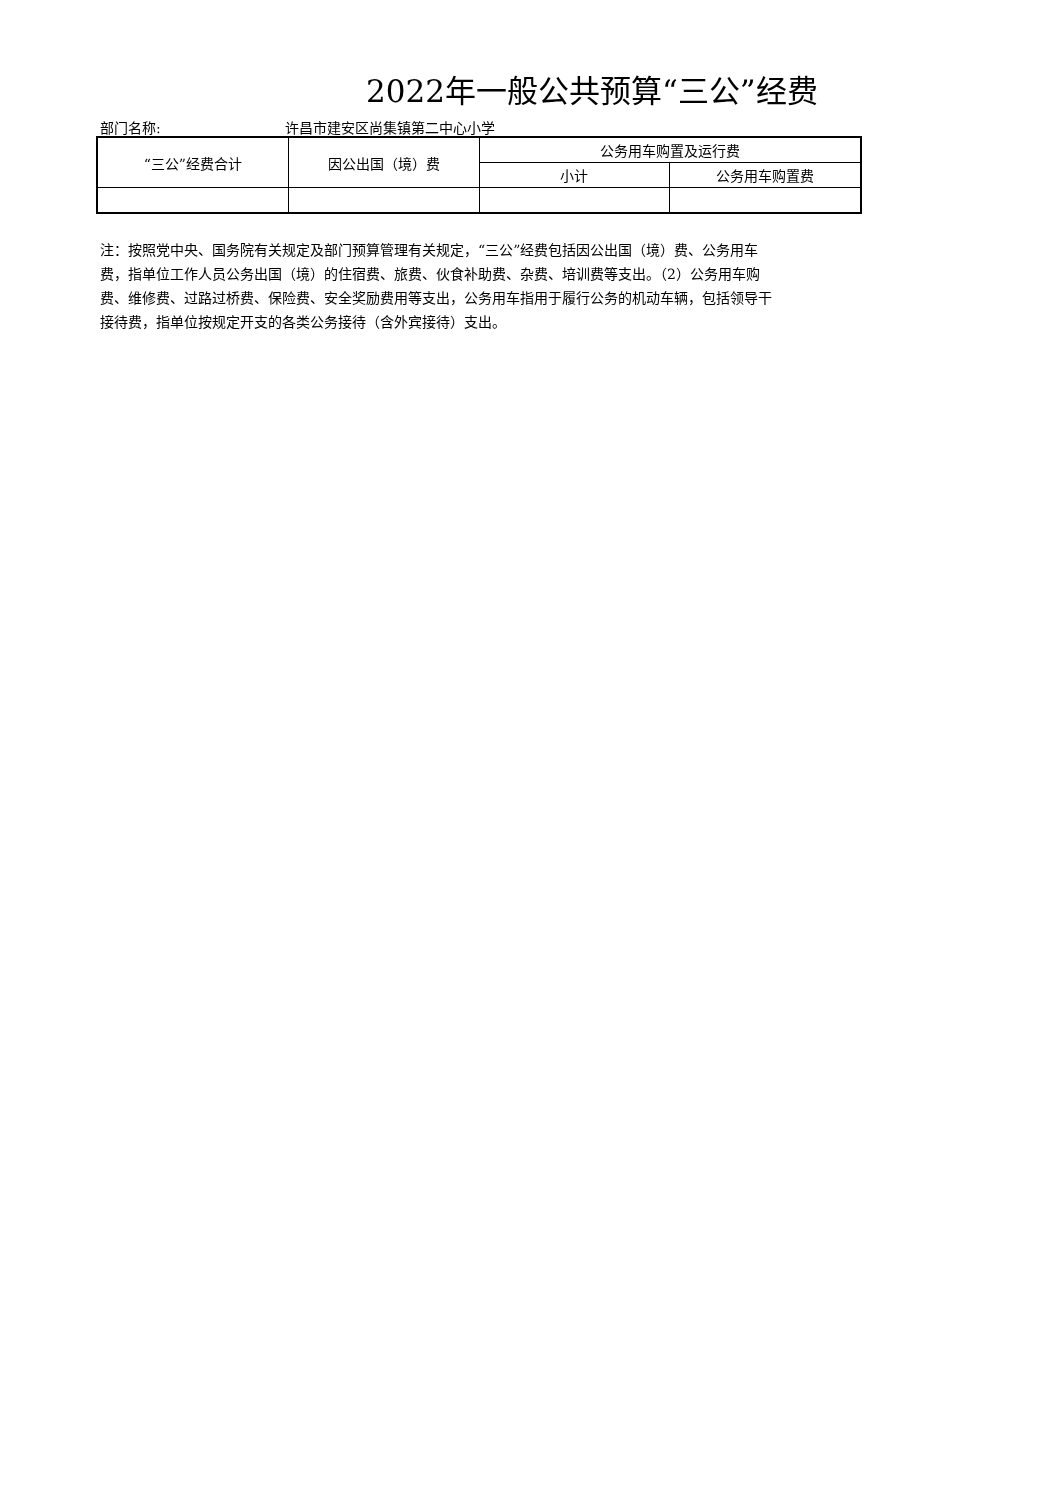2022年一般公共预算“三公”经费
部门名称: 许昌市建安区尚集镇第二中心小学
| “三公”经费合计 | 因公出国（境）费 | 公务用车购置及运行费 | |
| --- | --- | --- | --- |
| | | 小计 | 公务用车购置费 |
注：按照党中央、国务院有关规定及部门预算管理有关规定，“三公”经费包括因公出国（境）费、公务用车
费，指单位工作人员公务出国（境）的住宿费、旅费、伙食补助费、杂费、培训费等支出。（2）公务用车购
费、维修费、过路过桥费、保险费、安全奖励费用等支出，公务用车指用于履行公务的机动车辆，包括领导干
接待费，指单位按规定开支的各类公务接待（含外宾接待）支出。